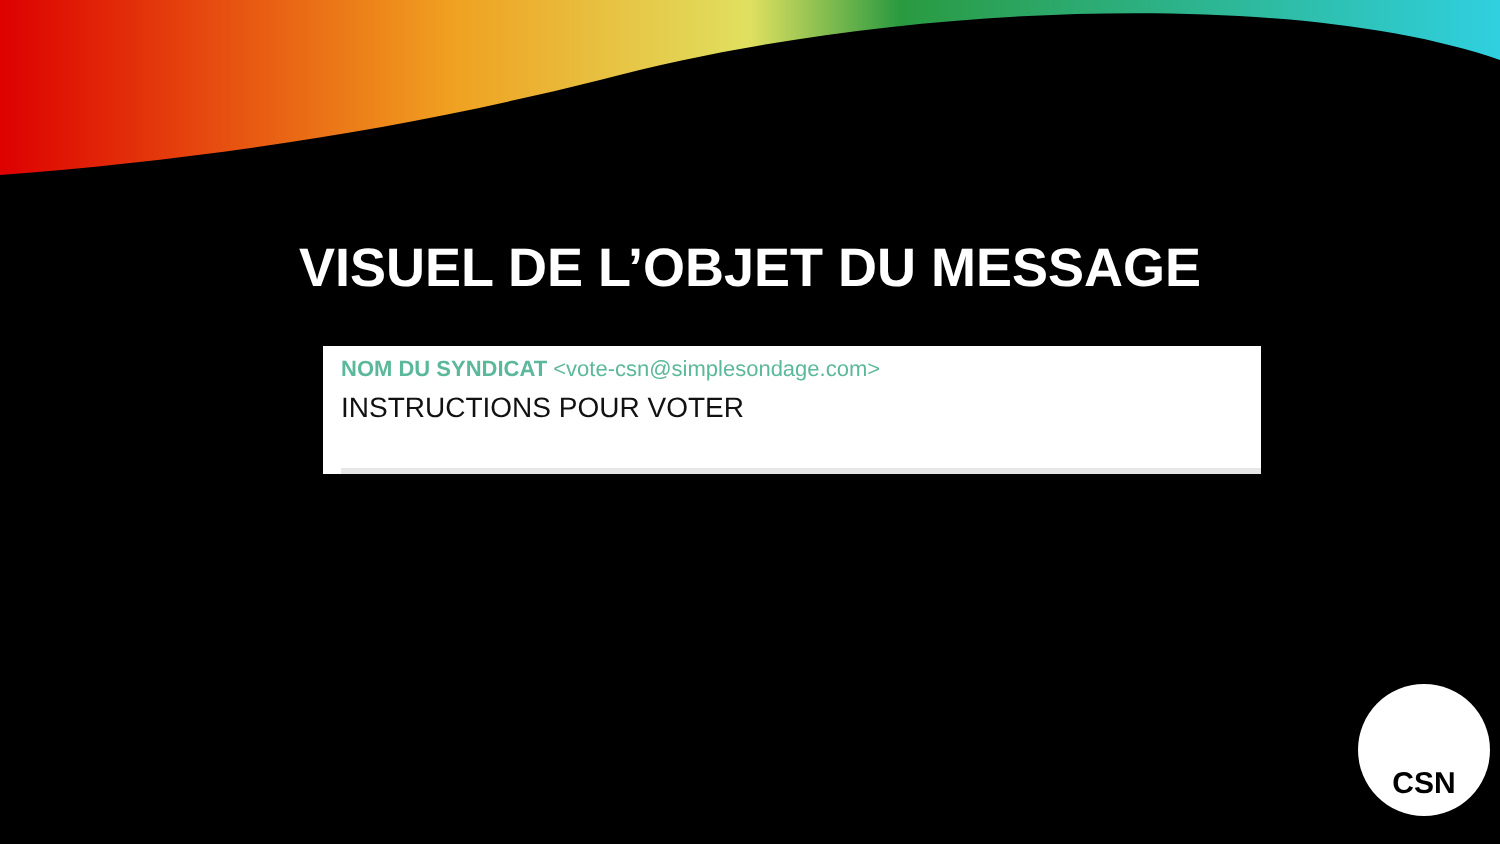VISUEL DE L’OBJET DU MESSAGE
NOM DU SYNDICAT <vote-csn@simplesondage.com>
INSTRUCTIONS POUR VOTER
CSN